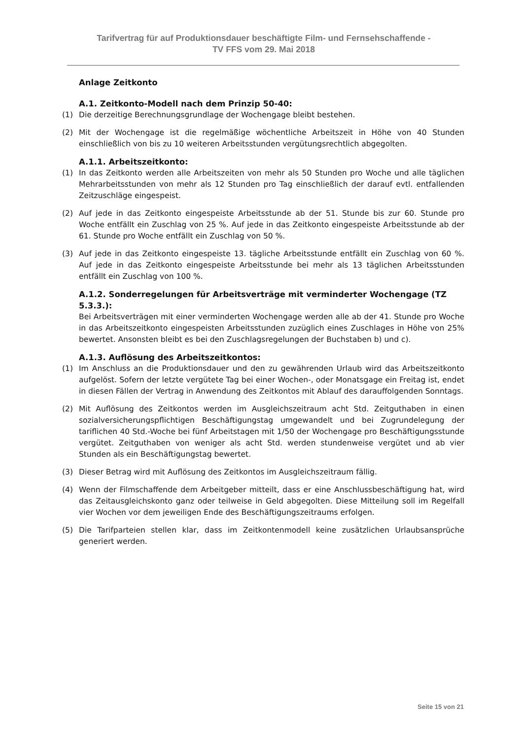Tarifvertrag für auf Produktionsdauer beschäftigte Film- und Fernsehschaffende -
TV FFS vom 29. Mai 2018
Anlage Zeitkonto
A.1. Zeitkonto-Modell nach dem Prinzip 50-40:
(1) Die derzeitige Berechnungsgrundlage der Wochengage bleibt bestehen.
(2) Mit der Wochengage ist die regelmäßige wöchentliche Arbeitszeit in Höhe von 40 Stunden einschließlich von bis zu 10 weiteren Arbeitsstunden vergütungsrechtlich abgegolten.
A.1.1. Arbeitszeitkonto:
(1) In das Zeitkonto werden alle Arbeitszeiten von mehr als 50 Stunden pro Woche und alle täglichen Mehrarbeitsstunden von mehr als 12 Stunden pro Tag einschließlich der darauf evtl. entfallenden Zeitzuschläge eingespeist.
(2) Auf jede in das Zeitkonto eingespeiste Arbeitsstunde ab der 51. Stunde bis zur 60. Stunde pro Woche entfällt ein Zuschlag von 25 %. Auf jede in das Zeitkonto eingespeiste Arbeitsstunde ab der 61. Stunde pro Woche entfällt ein Zuschlag von 50 %.
(3) Auf jede in das Zeitkonto eingespeiste 13. tägliche Arbeitsstunde entfällt ein Zuschlag von 60 %. Auf jede in das Zeitkonto eingespeiste Arbeitsstunde bei mehr als 13 täglichen Arbeitsstunden entfällt ein Zuschlag von 100 %.
A.1.2. Sonderregelungen für Arbeitsverträge mit verminderter Wochengage (TZ 5.3.3.):
Bei Arbeitsverträgen mit einer verminderten Wochengage werden alle ab der 41. Stunde pro Woche in das Arbeitszeitkonto eingespeisten Arbeitsstunden zuzüglich eines Zuschlages in Höhe von 25% bewertet. Ansonsten bleibt es bei den Zuschlagsregelungen der Buchstaben b) und c).
A.1.3. Auflösung des Arbeitszeitkontos:
(1) Im Anschluss an die Produktionsdauer und den zu gewährenden Urlaub wird das Arbeitszeitkonto aufgelöst. Sofern der letzte vergütete Tag bei einer Wochen-, oder Monatsgage ein Freitag ist, endet in diesen Fällen der Vertrag in Anwendung des Zeitkontos mit Ablauf des darauffolgenden Sonntags.
(2) Mit Auflösung des Zeitkontos werden im Ausgleichszeitraum acht Std. Zeitguthaben in einen sozialversicherungspflichtigen Beschäftigungstag umgewandelt und bei Zugrundelegung der tariflichen 40 Std.-Woche bei fünf Arbeitstagen mit 1/50 der Wochengage pro Beschäftigungsstunde vergütet. Zeitguthaben von weniger als acht Std. werden stundenweise vergütet und ab vier Stunden als ein Beschäftigungstag bewertet.
(3) Dieser Betrag wird mit Auflösung des Zeitkontos im Ausgleichszeitraum fällig.
(4) Wenn der Filmschaffende dem Arbeitgeber mitteilt, dass er eine Anschlussbeschäftigung hat, wird das Zeitausgleichskonto ganz oder teilweise in Geld abgegolten. Diese Mitteilung soll im Regelfall vier Wochen vor dem jeweiligen Ende des Beschäftigungszeitraums erfolgen.
(5) Die Tarifparteien stellen klar, dass im Zeitkontenmodell keine zusätzlichen Urlaubsansprüche generiert werden.
Seite 15 von 21